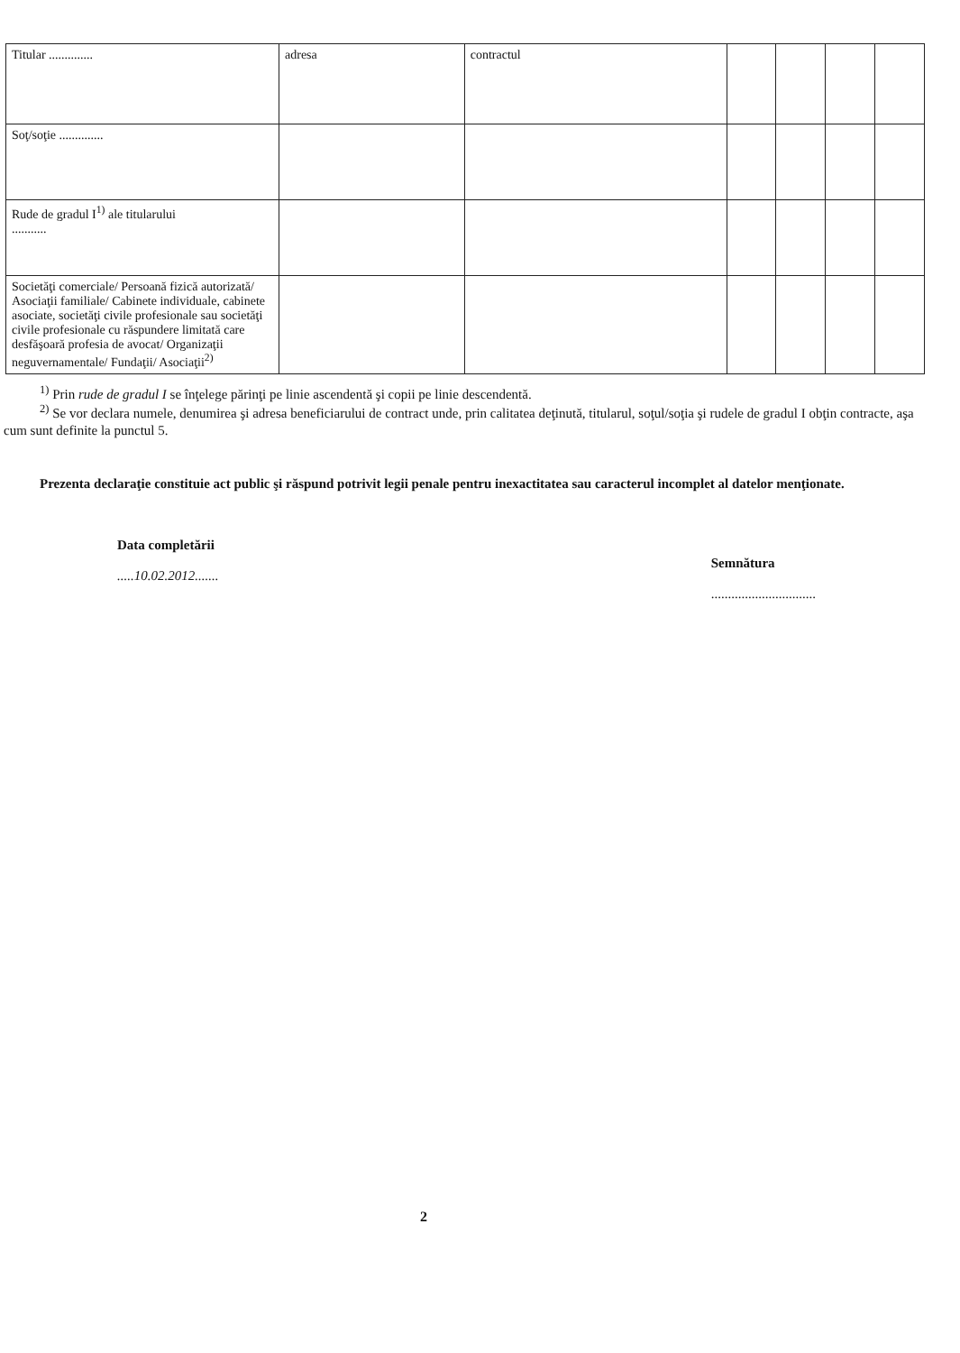| Titular .............. | adresa | contractul | | | | |
| Soţ/soţie .............. | | | | | | |
| Rude de gradul I<sup>1)</sup> ale titularului ........... | | | | | | |
| Societăţi comerciale/ Persoană fizică autorizată/ Asociaţii familiale/ Cabinete individuale, cabinete asociate, societăţi civile profesionale sau societăţi civile profesionale cu răspundere limitată care desfăşoară profesia de avocat/ Organizaţii neguvernamentale/ Fundaţii/ Asociaţii<sup>2)</sup> | | | | | | |
<sup>1)</sup> Prin rude de gradul I se înţelege părinţi pe linie ascendentă şi copii pe linie descendentă.
<sup>2)</sup> Se vor declara numele, denumirea şi adresa beneficiarului de contract unde, prin calitatea deţinută, titularul, soţul/soţia şi rudele de gradul I obţin contracte, aşa cum sunt definite la punctul 5.
Prezenta declaraţie constituie act public şi răspund potrivit legii penale pentru inexactitatea sau caracterul incomplet al datelor menţionate.
Data completării
.....10.02.2012.......
Semnătura
...............................
2